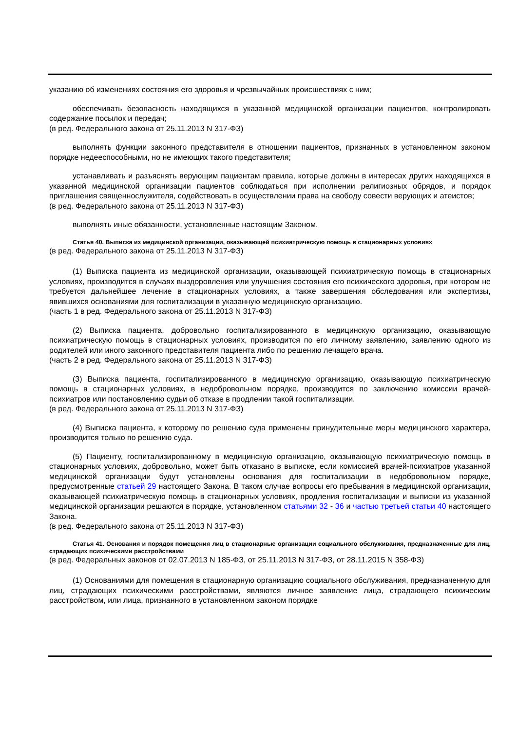указанию об изменениях состояния его здоровья и чрезвычайных происшествиях с ним;
обеспечивать безопасность находящихся в указанной медицинской организации пациентов, контролировать содержание посылок и передач;
(в ред. Федерального закона от 25.11.2013 N 317-ФЗ)
выполнять функции законного представителя в отношении пациентов, признанных в установленном законом порядке недееспособными, но не имеющих такого представителя;
устанавливать и разъяснять верующим пациентам правила, которые должны в интересах других находящихся в указанной медицинской организации пациентов соблюдаться при исполнении религиозных обрядов, и порядок приглашения священнослужителя, содействовать в осуществлении права на свободу совести верующих и атеистов;
(в ред. Федерального закона от 25.11.2013 N 317-ФЗ)
выполнять иные обязанности, установленные настоящим Законом.
Статья 40. Выписка из медицинской организации, оказывающей психиатрическую помощь в стационарных условиях
(в ред. Федерального закона от 25.11.2013 N 317-ФЗ)
(1) Выписка пациента из медицинской организации, оказывающей психиатрическую помощь в стационарных условиях, производится в случаях выздоровления или улучшения состояния его психического здоровья, при котором не требуется дальнейшее лечение в стационарных условиях, а также завершения обследования или экспертизы, явившихся основаниями для госпитализации в указанную медицинскую организацию.
(часть 1 в ред. Федерального закона от 25.11.2013 N 317-ФЗ)
(2) Выписка пациента, добровольно госпитализированного в медицинскую организацию, оказывающую психиатрическую помощь в стационарных условиях, производится по его личному заявлению, заявлению одного из родителей или иного законного представителя пациента либо по решению лечащего врача.
(часть 2 в ред. Федерального закона от 25.11.2013 N 317-ФЗ)
(3) Выписка пациента, госпитализированного в медицинскую организацию, оказывающую психиатрическую помощь в стационарных условиях, в недобровольном порядке, производится по заключению комиссии врачей-психиатров или постановлению судьи об отказе в продлении такой госпитализации.
(в ред. Федерального закона от 25.11.2013 N 317-ФЗ)
(4) Выписка пациента, к которому по решению суда применены принудительные меры медицинского характера, производится только по решению суда.
(5) Пациенту, госпитализированному в медицинскую организацию, оказывающую психиатрическую помощь в стационарных условиях, добровольно, может быть отказано в выписке, если комиссией врачей-психиатров указанной медицинской организации будут установлены основания для госпитализации в недобровольном порядке, предусмотренные статьей 29 настоящего Закона. В таком случае вопросы его пребывания в медицинской организации, оказывающей психиатрическую помощь в стационарных условиях, продления госпитализации и выписки из указанной медицинской организации решаются в порядке, установленном статьями 32 - 36 и частью третьей статьи 40 настоящего Закона.
(в ред. Федерального закона от 25.11.2013 N 317-ФЗ)
Статья 41. Основания и порядок помещения лиц в стационарные организации социального обслуживания, предназначенные для лиц, страдающих психическими расстройствами
(в ред. Федеральных законов от 02.07.2013 N 185-ФЗ, от 25.11.2013 N 317-ФЗ, от 28.11.2015 N 358-ФЗ)
(1) Основаниями для помещения в стационарную организацию социального обслуживания, предназначенную для лиц, страдающих психическими расстройствами, являются личное заявление лица, страдающего психическим расстройством, или лица, признанного в установленном законом порядке